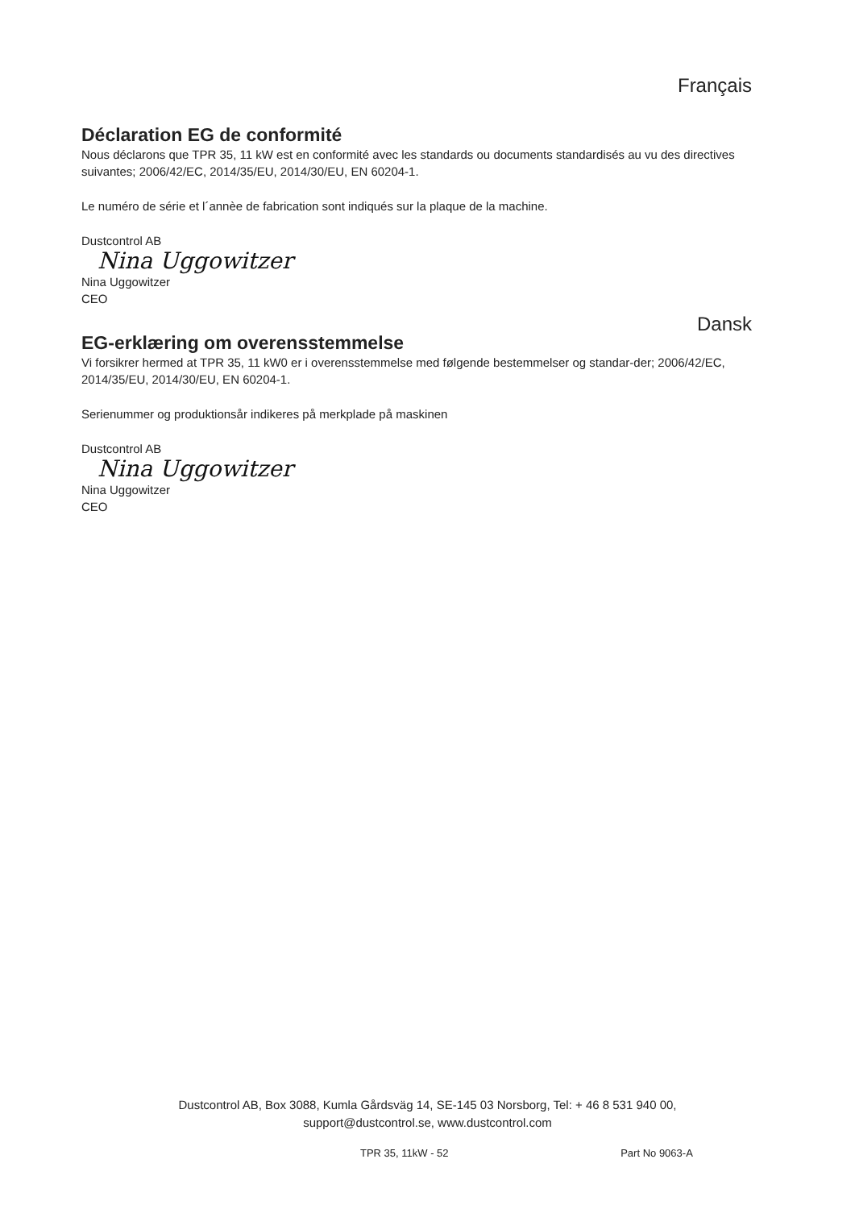Français
Déclaration EG de conformité
Nous déclarons que TPR 35, 11 kW est en conformité avec les standards ou documents standardisés au vu des directives suivantes; 2006/42/EC, 2014/35/EU, 2014/30/EU, EN 60204-1.
Le numéro de série et l´annèe de fabrication sont indiqués sur la plaque de la machine.
Dustcontrol AB
Nina Uggowitzer
Nina Uggowitzer
CEO
Dansk
EG-erklæring om overensstemmelse
Vi forsikrer hermed at TPR 35, 11 kW0 er i overensstemmelse med følgende bestemmelser og standar-der; 2006/42/EC, 2014/35/EU, 2014/30/EU, EN 60204-1.
Serienummer og produktionsår indikeres på merkplade på maskinen
Dustcontrol AB
Nina Uggowitzer
Nina Uggowitzer
CEO
Dustcontrol AB, Box 3088, Kumla Gårdsväg 14, SE-145 03 Norsborg, Tel: + 46 8 531 940 00,
support@dustcontrol.se, www.dustcontrol.com
TPR 35, 11kW - 52 Part No 9063-A